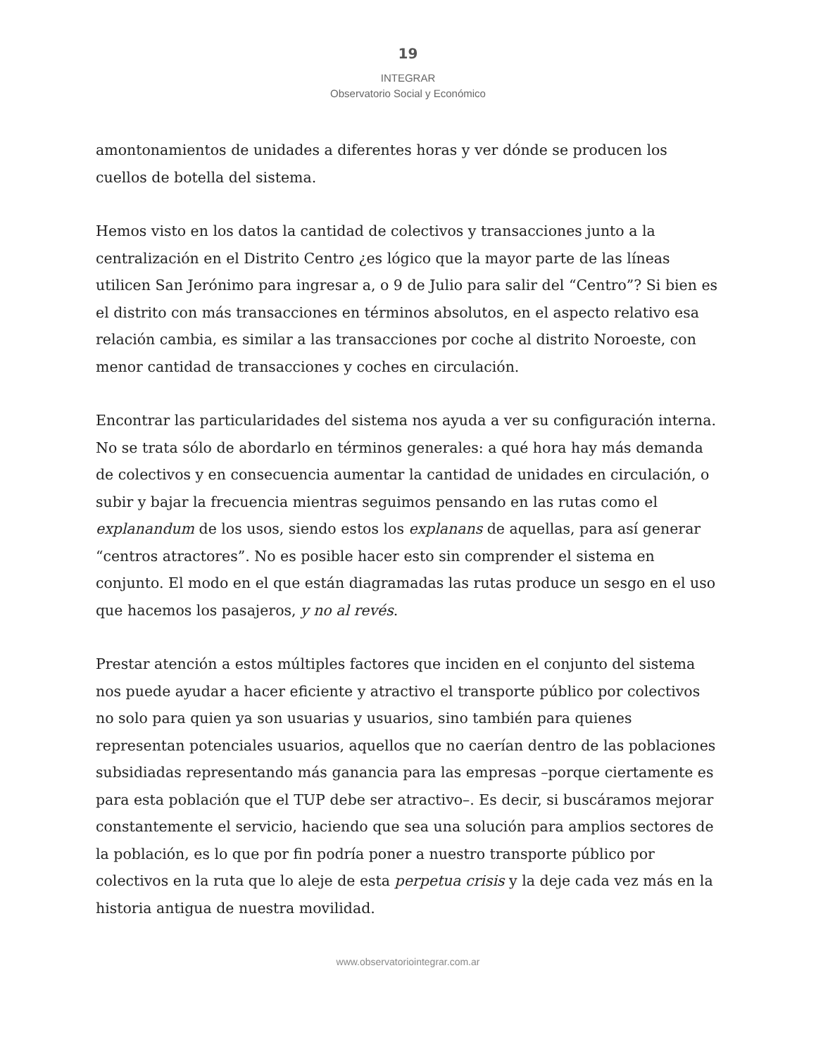19
INTEGRAR
Observatorio Social y Económico
amontonamientos de unidades a diferentes horas y ver dónde se producen los cuellos de botella del sistema.
Hemos visto en los datos la cantidad de colectivos y transacciones junto a la centralización en el Distrito Centro ¿es lógico que la mayor parte de las líneas utilicen San Jerónimo para ingresar a, o 9 de Julio para salir del “Centro”? Si bien es el distrito con más transacciones en términos absolutos, en el aspecto relativo esa relación cambia, es similar a las transacciones por coche al distrito Noroeste, con menor cantidad de transacciones y coches en circulación.
Encontrar las particularidades del sistema nos ayuda a ver su configuración interna. No se trata sólo de abordarlo en términos generales: a qué hora hay más demanda de colectivos y en consecuencia aumentar la cantidad de unidades en circulación, o subir y bajar la frecuencia mientras seguimos pensando en las rutas como el explanandum de los usos, siendo estos los explanans de aquellas, para así generar “centros atractores”. No es posible hacer esto sin comprender el sistema en conjunto. El modo en el que están diagramadas las rutas produce un sesgo en el uso que hacemos los pasajeros, y no al revés.
Prestar atención a estos múltiples factores que inciden en el conjunto del sistema nos puede ayudar a hacer eficiente y atractivo el transporte público por colectivos no solo para quien ya son usuarias y usuarios, sino también para quienes representan potenciales usuarios, aquellos que no caerían dentro de las poblaciones subsidiadas representando más ganancia para las empresas –porque ciertamente es para esta población que el TUP debe ser atractivo–. Es decir, si buscáramos mejorar constantemente el servicio, haciendo que sea una solución para amplios sectores de la población, es lo que por fin podría poner a nuestro transporte público por colectivos en la ruta que lo aleje de esta perpetua crisis y la deje cada vez más en la historia antigua de nuestra movilidad.
www.observatoriointegrar.com.ar